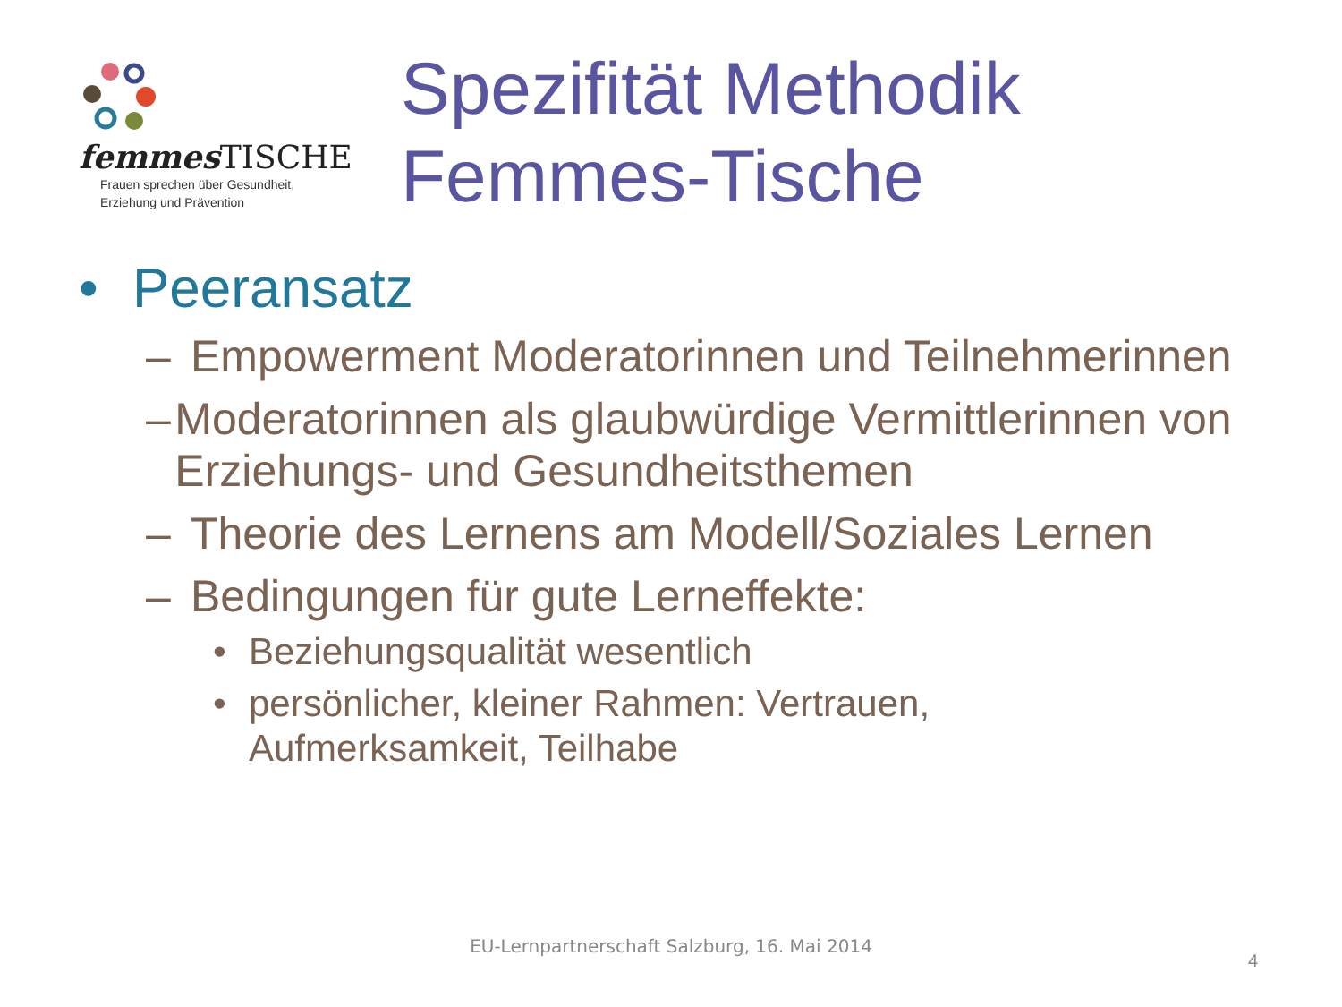femmes TISCHE
Frauen sprechen über Gesundheit,
Erziehung und Prävention
Spezifität Methodik
Femmes-Tische
• Peeransatz
– Empowerment Moderatorinnen und Teilnehmerinnen
– Moderatorinnen als glaubwürdige Vermittlerinnen von Erziehungs- und Gesundheitsthemen
– Theorie des Lernens am Modell/Soziales Lernen
– Bedingungen für gute Lerneffekte:
• Beziehungsqualität wesentlich
• persönlicher, kleiner Rahmen: Vertrauen,
Aufmerksamkeit, Teilhabe
EU-Lernpartnerschaft Salzburg, 16. Mai 2014
4